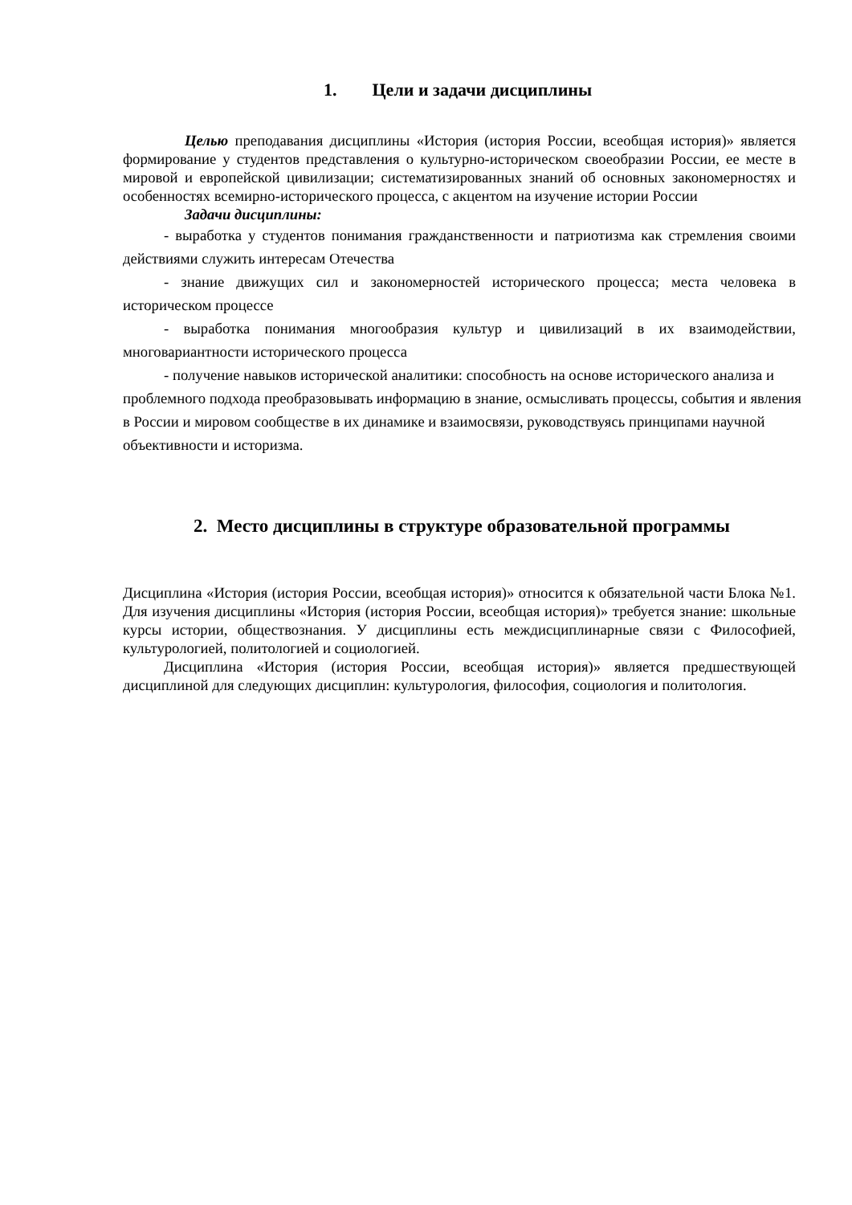1. Цели и задачи дисциплины
Целью преподавания дисциплины «История (история России, всеобщая история)» является формирование у студентов представления о культурно-историческом своеобразии России, ее месте в мировой и европейской цивилизации; систематизированных знаний об основных закономерностях и особенностях всемирно-исторического процесса, с акцентом на изучение истории России
Задачи дисциплины:
- выработка у студентов понимания гражданственности и патриотизма как стремления своими действиями служить интересам Отечества
- знание движущих сил и закономерностей исторического процесса; места человека в историческом процессе
- выработка понимания многообразия культур и цивилизаций в их взаимодействии, многовариантности исторического процесса
- получение навыков исторической аналитики: способность на основе исторического анализа и проблемного подхода преобразовывать информацию в знание, осмысливать процессы, события и явления в России и мировом сообществе в их динамике и взаимосвязи, руководствуясь принципами научной объективности и историзма.
2. Место дисциплины в структуре образовательной программы
Дисциплина «История (история России, всеобщая история)» относится к обязательной части Блока №1. Для изучения дисциплины «История (история России, всеобщая история)» требуется знание: школьные курсы истории, обществознания. У дисциплины есть междисциплинарные связи с Философией, культурологией, политологией и социологией.
Дисциплина «История (история России, всеобщая история)» является предшествующей дисциплиной для следующих дисциплин: культурология, философия, социология и политология.